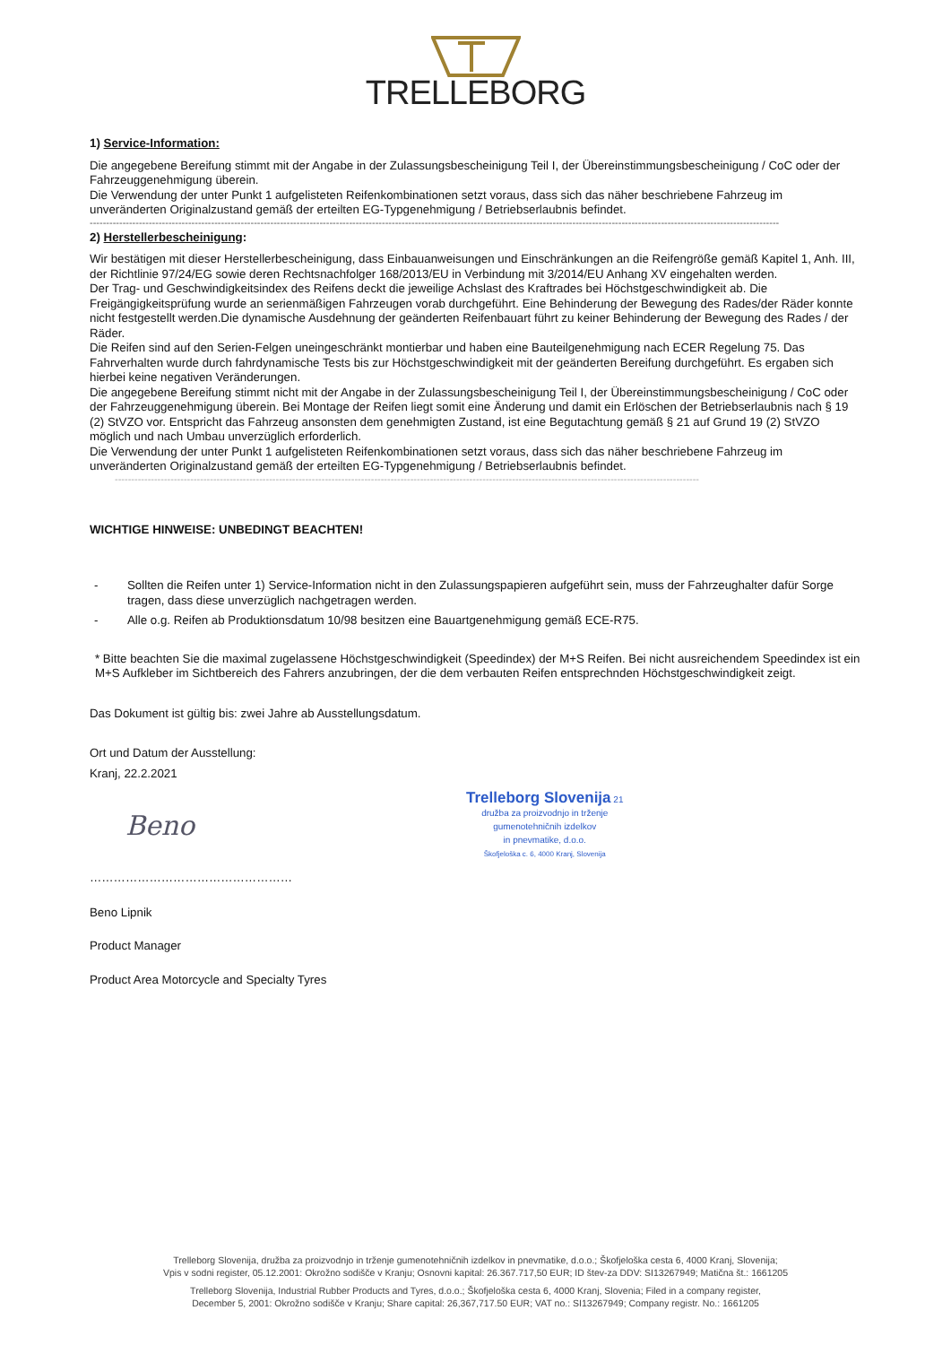TRELLEBORG
1) Service-Information:
Die angegebene Bereifung stimmt mit der Angabe in der Zulassungsbescheinigung Teil I, der Übereinstimmungsbescheinigung / CoC oder der Fahrzeuggenehmigung überein.
Die Verwendung der unter Punkt 1 aufgelisteten Reifenkombinationen setzt voraus, dass sich das näher beschriebene Fahrzeug im unveränderten Originalzustand gemäß der erteilten EG-Typgenehmigung / Betriebserlaubnis befindet.
------------------------------------------------------------------------------------------------------------------------------------------------------------------------------------------------------------------
2) Herstellerbescheinigung:
Wir bestätigen mit dieser Herstellerbescheinigung, dass Einbauanweisungen und Einschränkungen an die Reifengröße gemäß Kapitel 1, Anh. III, der Richtlinie 97/24/EG sowie deren Rechtsnachfolger 168/2013/EU in Verbindung mit 3/2014/EU Anhang XV eingehalten werden.
Der Trag- und Geschwindigkeitsindex des Reifens deckt die jeweilige Achslast des Kraftrades bei Höchstgeschwindigkeit ab. Die Freigängigkeitsprüfung wurde an serienmäßigen Fahrzeugen vorab durchgeführt. Eine Behinderung der Bewegung des Rades/der Räder konnte nicht festgestellt werden.Die dynamische Ausdehnung der geänderten Reifenbauart führt zu keiner Behinderung der Bewegung des Rades / der Räder.
Die Reifen sind auf den Serien-Felgen uneingeschränkt montierbar und haben eine Bauteilgenehmigung nach ECER Regelung 75. Das Fahrverhalten wurde durch fahrdynamische Tests bis zur Höchstgeschwindigkeit mit der geänderten Bereifung durchgeführt. Es ergaben sich hierbei keine negativen Veränderungen.
Die angegebene Bereifung stimmt nicht mit der Angabe in der Zulassungsbescheinigung Teil I, der Übereinstimmungsbescheinigung / CoC oder der Fahrzeuggenehmigung überein. Bei Montage der Reifen liegt somit eine Änderung und damit ein Erlöschen der Betriebserlaubnis nach § 19 (2) StVZO vor. Entspricht das Fahrzeug ansonsten dem genehmigten Zustand, ist eine Begutachtung gemäß § 21 auf Grund 19 (2) StVZO möglich und nach Umbau unverzüglich erforderlich.
Die Verwendung der unter Punkt 1 aufgelisteten Reifenkombinationen setzt voraus, dass sich das näher beschriebene Fahrzeug im unveränderten Originalzustand gemäß der erteilten EG-Typgenehmigung / Betriebserlaubnis befindet.
----------------------------------------------------------------------------------------------------------------------------------------------------------------------------------
WICHTIGE HINWEISE: UNBEDINGT BEACHTEN!
- Sollten die Reifen unter 1) Service-Information nicht in den Zulassungspapieren aufgeführt sein, muss der Fahrzeughalter dafür Sorge tragen, dass diese unverzüglich nachgetragen werden.
- Alle o.g. Reifen ab Produktionsdatum 10/98 besitzen eine Bauartgenehmigung gemäß ECE-R75.
* Bitte beachten Sie die maximal zugelassene Höchstgeschwindigkeit (Speedindex) der M+S Reifen. Bei nicht ausreichendem Speedindex ist ein M+S Aufkleber im Sichtbereich des Fahrers anzubringen, der die dem verbauten Reifen entsprechnden Höchstgeschwindigkeit zeigt.
Das Dokument ist gültig bis: zwei Jahre ab Ausstellungsdatum.
Ort und Datum der Ausstellung:
Kranj, 22.2.2021
Beno
Trelleborg Slovenija 21
družba za proizvodnjo in trženje
gumenotehničnih izdelkov
in pnevmatike, d.o.o.
Škofjeloška c. 6, 4000 Kranj, Slovenija
……………………………………………
Beno Lipnik
Product Manager
Product Area Motorcycle and Specialty Tyres
Trelleborg Slovenija, družba za proizvodnjo in trženje gumenotehničnih izdelkov in pnevmatike, d.o.o.; Škofjeloška cesta 6, 4000 Kranj, Slovenija;
Vpis v sodni register, 05.12.2001: Okrožno sodišče v Kranju; Osnovni kapital: 26.367.717,50 EUR; ID štev-za DDV: SI13267949; Matična št.: 1661205
Trelleborg Slovenija, Industrial Rubber Products and Tyres, d.o.o.; Škofjeloška cesta 6, 4000 Kranj, Slovenia; Filed in a company register,
December 5, 2001: Okrožno sodišče v Kranju; Share capital: 26,367,717.50 EUR; VAT no.: SI13267949; Company registr. No.: 1661205